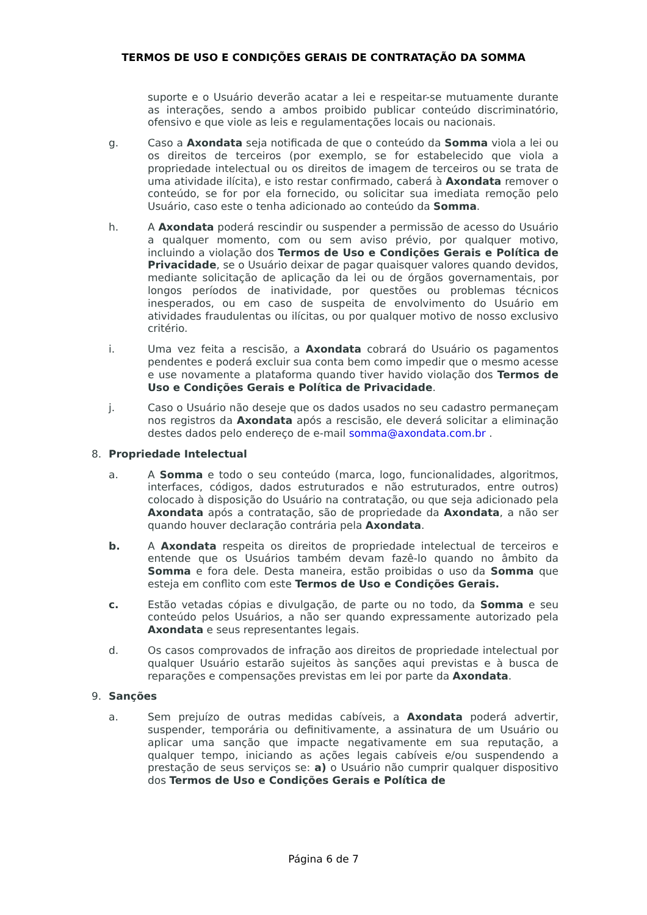TERMOS DE USO E CONDIÇÕES GERAIS DE CONTRATAÇÃO DA SOMMA
suporte e o Usuário deverão acatar a lei e respeitar-se mutuamente durante as interações, sendo a ambos proibido publicar conteúdo discriminatório, ofensivo e que viole as leis e regulamentações locais ou nacionais.
g. Caso a Axondata seja notificada de que o conteúdo da Somma viola a lei ou os direitos de terceiros (por exemplo, se for estabelecido que viola a propriedade intelectual ou os direitos de imagem de terceiros ou se trata de uma atividade ilícita), e isto restar confirmado, caberá à Axondata remover o conteúdo, se for por ela fornecido, ou solicitar sua imediata remoção pelo Usuário, caso este o tenha adicionado ao conteúdo da Somma.
h. A Axondata poderá rescindir ou suspender a permissão de acesso do Usuário a qualquer momento, com ou sem aviso prévio, por qualquer motivo, incluindo a violação dos Termos de Uso e Condições Gerais e Política de Privacidade, se o Usuário deixar de pagar quaisquer valores quando devidos, mediante solicitação de aplicação da lei ou de órgãos governamentais, por longos períodos de inatividade, por questões ou problemas técnicos inesperados, ou em caso de suspeita de envolvimento do Usuário em atividades fraudulentas ou ilícitas, ou por qualquer motivo de nosso exclusivo critério.
i. Uma vez feita a rescisão, a Axondata cobrará do Usuário os pagamentos pendentes e poderá excluir sua conta bem como impedir que o mesmo acesse e use novamente a plataforma quando tiver havido violação dos Termos de Uso e Condições Gerais e Política de Privacidade.
j. Caso o Usuário não deseje que os dados usados no seu cadastro permaneçam nos registros da Axondata após a rescisão, ele deverá solicitar a eliminação destes dados pelo endereço de e-mail somma@axondata.com.br .
8. Propriedade Intelectual
a. A Somma e todo o seu conteúdo (marca, logo, funcionalidades, algoritmos, interfaces, códigos, dados estruturados e não estruturados, entre outros) colocado à disposição do Usuário na contratação, ou que seja adicionado pela Axondata após a contratação, são de propriedade da Axondata, a não ser quando houver declaração contrária pela Axondata.
b. A Axondata respeita os direitos de propriedade intelectual de terceiros e entende que os Usuários também devam fazê-lo quando no âmbito da Somma e fora dele. Desta maneira, estão proibidas o uso da Somma que esteja em conflito com este Termos de Uso e Condições Gerais.
c. Estão vetadas cópias e divulgação, de parte ou no todo, da Somma e seu conteúdo pelos Usuários, a não ser quando expressamente autorizado pela Axondata e seus representantes legais.
d. Os casos comprovados de infração aos direitos de propriedade intelectual por qualquer Usuário estarão sujeitos às sanções aqui previstas e à busca de reparações e compensações previstas em lei por parte da Axondata.
9. Sanções
a. Sem prejuízo de outras medidas cabíveis, a Axondata poderá advertir, suspender, temporária ou definitivamente, a assinatura de um Usuário ou aplicar uma sanção que impacte negativamente em sua reputação, a qualquer tempo, iniciando as ações legais cabíveis e/ou suspendendo a prestação de seus serviços se: a) o Usuário não cumprir qualquer dispositivo dos Termos de Uso e Condições Gerais e Política de
Página 6 de 7